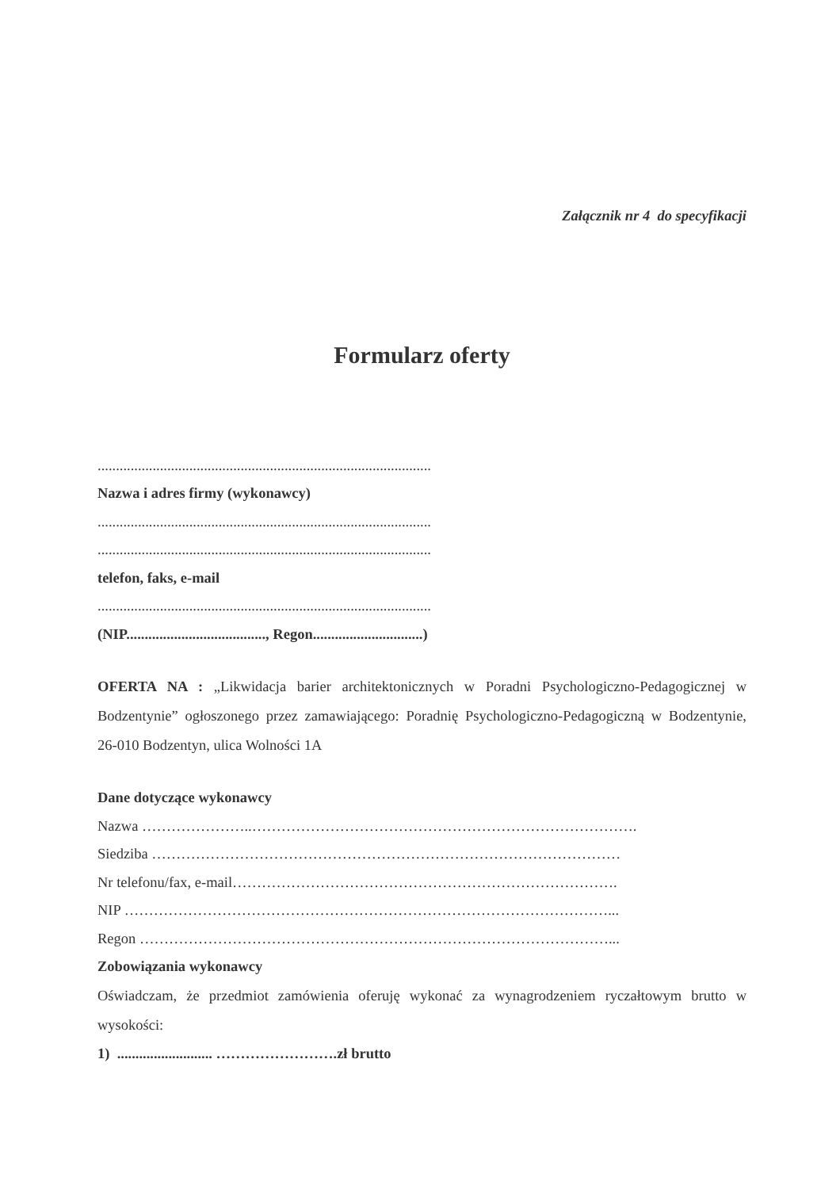Załącznik nr 4 do specyfikacji
Formularz oferty
...........................................................................................
Nazwa i adres firmy (wykonawcy)
...........................................................................................
...........................................................................................
telefon, faks, e-mail
...........................................................................................
(NIP......................................, Regon..............................)
OFERTA NA : „Likwidacja barier architektonicznych w Poradni Psychologiczno-Pedagogicznej w Bodzentynie” ogłoszonego przez zamawiającego: Poradnię Psychologiczno-Pedagogiczną w Bodzentynie, 26-010 Bodzentyn, ulica Wolności 1A
Dane dotyczące wykonawcy
Nazwa …………………..…………………………………………………………………….
Siedziba ……………………………………………………………………………………
Nr telefonu/fax, e-mail…………………………………………………………………….
NIP ………………………………………………………………………………………...
Regon ……………………………………………………………………………………...
Zobowiązania wykonawcy
Oświadczam, że przedmiot zamówienia oferuję wykonać za wynagrodzeniem ryczałtowym brutto w wysokości:
1) .......................... …………………….zł brutto